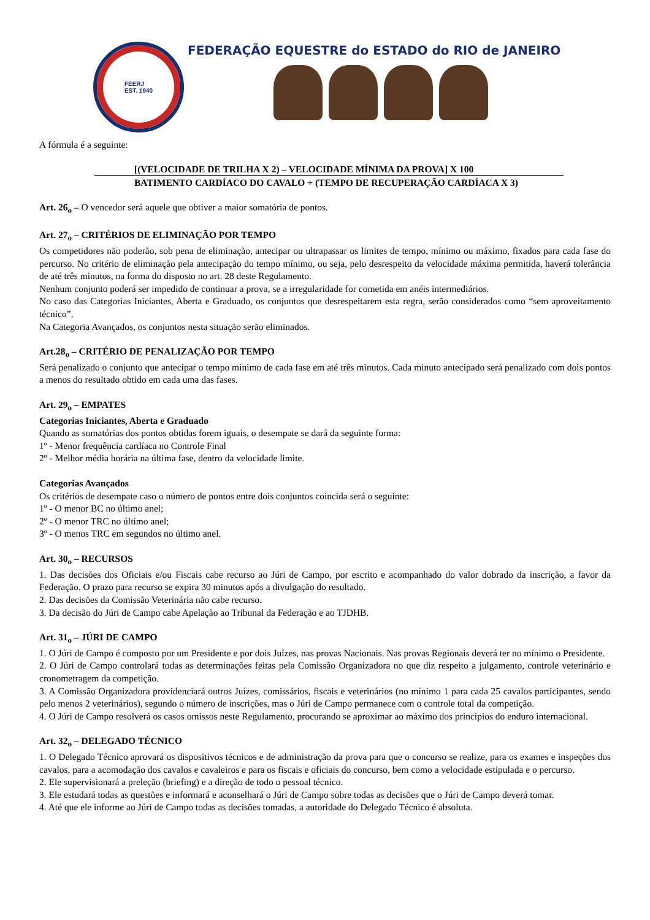FEERJ
EST. 1940
FEDERAÇÃO EQUESTRE do ESTADO do RIO de JANEIRO
A fórmula é a seguinte:
[(VELOCIDADE DE TRILHA X 2) – VELOCIDADE MÍNIMA DA PROVA] X 100
BATIMENTO CARDÍACO DO CAVALO + (TEMPO DE RECUPERAÇÃO CARDÍACA X 3)
Art. 26<sub>o</sub> – O vencedor será aquele que obtiver a maior somatória de pontos.
Art. 27<sub>o</sub> – CRITÉRIOS DE ELIMINAÇÃO POR TEMPO
Os competidores não poderão, sob pena de eliminação, antecipar ou ultrapassar os limites de tempo, mínimo ou máximo, fixados para cada fase do percurso. No critério de eliminação pela antecipação do tempo mínimo, ou seja, pelo desrespeito da velocidade máxima permitida, haverá tolerância de até três minutos, na forma do disposto no art. 28 deste Regulamento.
Nenhum conjunto poderá ser impedido de continuar a prova, se a irregularidade for cometida em anéis intermediários.
No caso das Categorias Iniciantes, Aberta e Graduado, os conjuntos que desrespeitarem esta regra, serão considerados como “sem aproveitamento técnico”.
Na Categoria Avançados, os conjuntos nesta situação serão eliminados.
Art.28<sub>o</sub> – CRITÉRIO DE PENALIZAÇÃO POR TEMPO
Será penalizado o conjunto que antecipar o tempo mínimo de cada fase em até três minutos. Cada minuto antecipado será penalizado com dois pontos a menos do resultado obtido em cada uma das fases.
Art. 29<sub>o</sub> – EMPATES
Categorias Iniciantes, Aberta e Graduado
Quando as somatórias dos pontos obtidas forem iguais, o desempate se dará da seguinte forma:
1º - Menor frequência cardíaca no Controle Final
2º - Melhor média horária na última fase, dentro da velocidade limite.
Categorias Avançados
Os critérios de desempate caso o número de pontos entre dois conjuntos coincida será o seguinte:
1º - O menor BC no último anel;
2º - O menor TRC no último anel;
3º - O menos TRC em segundos no último anel.
Art. 30<sub>o</sub> – RECURSOS
1. Das decisões dos Oficiais e/ou Fiscais cabe recurso ao Júri de Campo, por escrito e acompanhado do valor dobrado da inscrição, a favor da Federação. O prazo para recurso se expira 30 minutos após a divulgação do resultado.
2. Das decisões da Comissão Veterinária não cabe recurso.
3. Da decisão do Júri de Campo cabe Apelação ao Tribunal da Federação e ao TJDHB.
Art. 31<sub>o</sub> – JÚRI DE CAMPO
1. O Júri de Campo é composto por um Presidente e por dois Juízes, nas provas Nacionais. Nas provas Regionais deverá ter no mínimo o Presidente.
2. O Júri de Campo controlará todas as determinações feitas pela Comissão Organizadora no que diz respeito a julgamento, controle veterinário e cronometragem da competição.
3. A Comissão Organizadora providenciará outros Juízes, comissários, fiscais e veterinários (no mínimo 1 para cada 25 cavalos participantes, sendo pelo menos 2 veterinários), segundo o número de inscrições, mas o Júri de Campo permanece com o controle total da competição.
4. O Júri de Campo resolverá os casos omissos neste Regulamento, procurando se aproximar ao máximo dos princípios do enduro internacional.
Art. 32<sub>o</sub> – DELEGADO TÉCNICO
1. O Delegado Técnico aprovará os dispositivos técnicos e de administração da prova para que o concurso se realize, para os exames e inspeções dos cavalos, para a acomodação dos cavalos e cavaleiros e para os fiscais e oficiais do concurso, bem como a velocidade estipulada e o percurso.
2. Ele supervisionará a preleção (briefing) e a direção de todo o pessoal técnico.
3. Ele estudará todas as questões e informará e aconselhará o Júri de Campo sobre todas as decisões que o Júri de Campo deverá tomar.
4. Até que ele informe ao Júri de Campo todas as decisões tomadas, a autoridade do Delegado Técnico é absoluta.